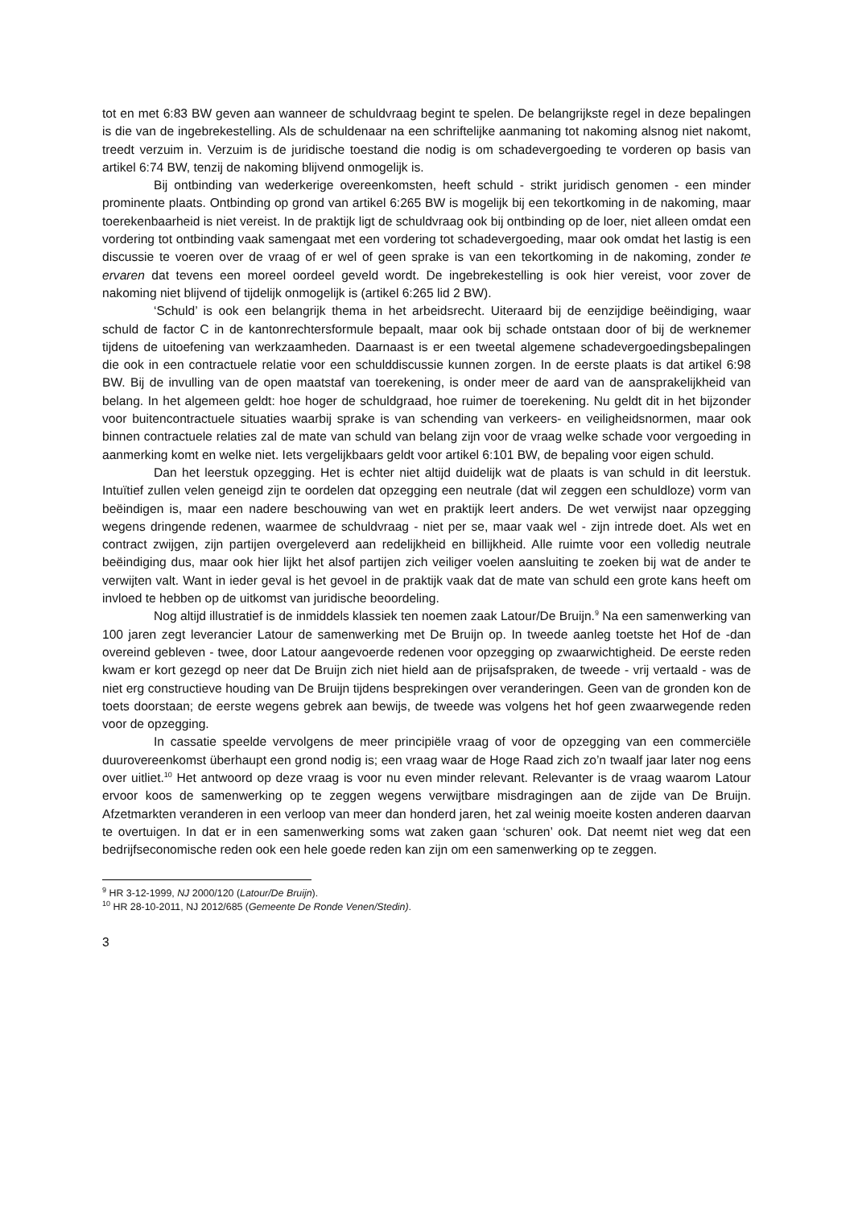tot en met 6:83 BW geven aan wanneer de schuldvraag begint te spelen. De belangrijkste regel in deze bepalingen is die van de ingebrekestelling. Als de schuldenaar na een schriftelijke aanmaning tot nakoming alsnog niet nakomt, treedt verzuim in. Verzuim is de juridische toestand die nodig is om schadevergoeding te vorderen op basis van artikel 6:74 BW, tenzij de nakoming blijvend onmogelijk is.
Bij ontbinding van wederkerige overeenkomsten, heeft schuld - strikt juridisch genomen - een minder prominente plaats. Ontbinding op grond van artikel 6:265 BW is mogelijk bij een tekortkoming in de nakoming, maar toerekenbaarheid is niet vereist. In de praktijk ligt de schuldvraag ook bij ontbinding op de loer, niet alleen omdat een vordering tot ontbinding vaak samengaat met een vordering tot schadevergoeding, maar ook omdat het lastig is een discussie te voeren over de vraag of er wel of geen sprake is van een tekortkoming in de nakoming, zonder te ervaren dat tevens een moreel oordeel geveld wordt. De ingebrekestelling is ook hier vereist, voor zover de nakoming niet blijvend of tijdelijk onmogelijk is (artikel 6:265 lid 2 BW).
‘Schuld’ is ook een belangrijk thema in het arbeidsrecht. Uiteraard bij de eenzijdige beëindiging, waar schuld de factor C in de kantonrechtersformule bepaalt, maar ook bij schade ontstaan door of bij de werknemer tijdens de uitoefening van werkzaamheden. Daarnaast is er een tweetal algemene schadevergoedingsbepalingen die ook in een contractuele relatie voor een schulddiscussie kunnen zorgen. In de eerste plaats is dat artikel 6:98 BW. Bij de invulling van de open maatstaf van toerekening, is onder meer de aard van de aansprakelijkheid van belang. In het algemeen geldt: hoe hoger de schuldgraad, hoe ruimer de toerekening. Nu geldt dit in het bijzonder voor buitencontractuele situaties waarbij sprake is van schending van verkeers- en veiligheidsnormen, maar ook binnen contractuele relaties zal de mate van schuld van belang zijn voor de vraag welke schade voor vergoeding in aanmerking komt en welke niet. Iets vergelijkbaars geldt voor artikel 6:101 BW, de bepaling voor eigen schuld.
Dan het leerstuk opzegging. Het is echter niet altijd duidelijk wat de plaats is van schuld in dit leerstuk. Intuïtief zullen velen geneigd zijn te oordelen dat opzegging een neutrale (dat wil zeggen een schuldloze) vorm van beëindigen is, maar een nadere beschouwing van wet en praktijk leert anders. De wet verwijst naar opzegging wegens dringende redenen, waarmee de schuldvraag - niet per se, maar vaak wel - zijn intrede doet. Als wet en contract zwijgen, zijn partijen overgeleverd aan redelijkheid en billijkheid. Alle ruimte voor een volledig neutrale beëindiging dus, maar ook hier lijkt het alsof partijen zich veiliger voelen aansluiting te zoeken bij wat de ander te verwijten valt. Want in ieder geval is het gevoel in de praktijk vaak dat de mate van schuld een grote kans heeft om invloed te hebben op de uitkomst van juridische beoordeling.
Nog altijd illustratief is de inmiddels klassiek ten noemen zaak Latour/De Bruijn.<sup>9</sup> Na een samenwerking van 100 jaren zegt leverancier Latour de samenwerking met De Bruijn op. In tweede aanleg toetste het Hof de -dan overeind gebleven - twee, door Latour aangevoerde redenen voor opzegging op zwaarwichtigheid. De eerste reden kwam er kort gezegd op neer dat De Bruijn zich niet hield aan de prijsafspraken, de tweede - vrij vertaald - was de niet erg constructieve houding van De Bruijn tijdens besprekingen over veranderingen. Geen van de gronden kon de toets doorstaan; de eerste wegens gebrek aan bewijs, de tweede was volgens het hof geen zwaarwegende reden voor de opzegging.
In cassatie speelde vervolgens de meer principiële vraag of voor de opzegging van een commerciële duurovereenkomst überhaupt een grond nodig is; een vraag waar de Hoge Raad zich zo’n twaalf jaar later nog eens over uitliet.<sup>10</sup> Het antwoord op deze vraag is voor nu even minder relevant. Relevanter is de vraag waarom Latour ervoor koos de samenwerking op te zeggen wegens verwijtbare misdragingen aan de zijde van De Bruijn. Afzetmarkten veranderen in een verloop van meer dan honderd jaren, het zal weinig moeite kosten anderen daarvan te overtuigen. In dat er in een samenwerking soms wat zaken gaan ‘schuren’ ook. Dat neemt niet weg dat een bedrijfseconomische reden ook een hele goede reden kan zijn om een samenwerking op te zeggen.
<sup>9</sup> HR 3-12-1999, NJ 2000/120 (Latour/De Bruijn).
<sup>10</sup> HR 28-10-2011, NJ 2012/685 (Gemeente De Ronde Venen/Stedin).
3